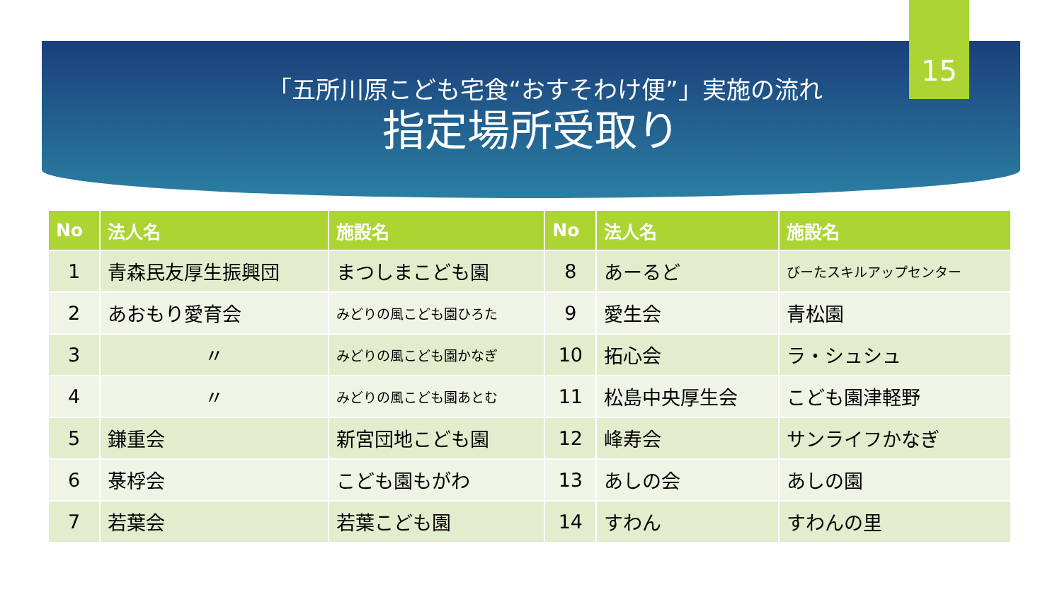15
「五所川原こども宅食“おすそわけ便”」実施の流れ
指定場所受取り
| No | 法人名 | 施設名 | No | 法人名 | 施設名 |
| --- | --- | --- | --- | --- | --- |
| 1 | 青森民友厚生振興団 | まつしまこども園 | 8 | あーるど | びーたスキルアップセンター |
| 2 | あおもり愛育会 | みどりの風こども園ひろた | 9 | 愛生会 | 青松園 |
| 3 | 〃 | みどりの風こども園かなぎ | 10 | 拓心会 | ラ・シュシュ |
| 4 | 〃 | みどりの風こども園あとむ | 11 | 松島中央厚生会 | こども園津軽野 |
| 5 | 鎌重会 | 新宮団地こども園 | 12 | 峰寿会 | サンライフかなぎ |
| 6 | 菉桴会 | こども園もがわ | 13 | あしの会 | あしの園 |
| 7 | 若葉会 | 若葉こども園 | 14 | すわん | すわんの里 |